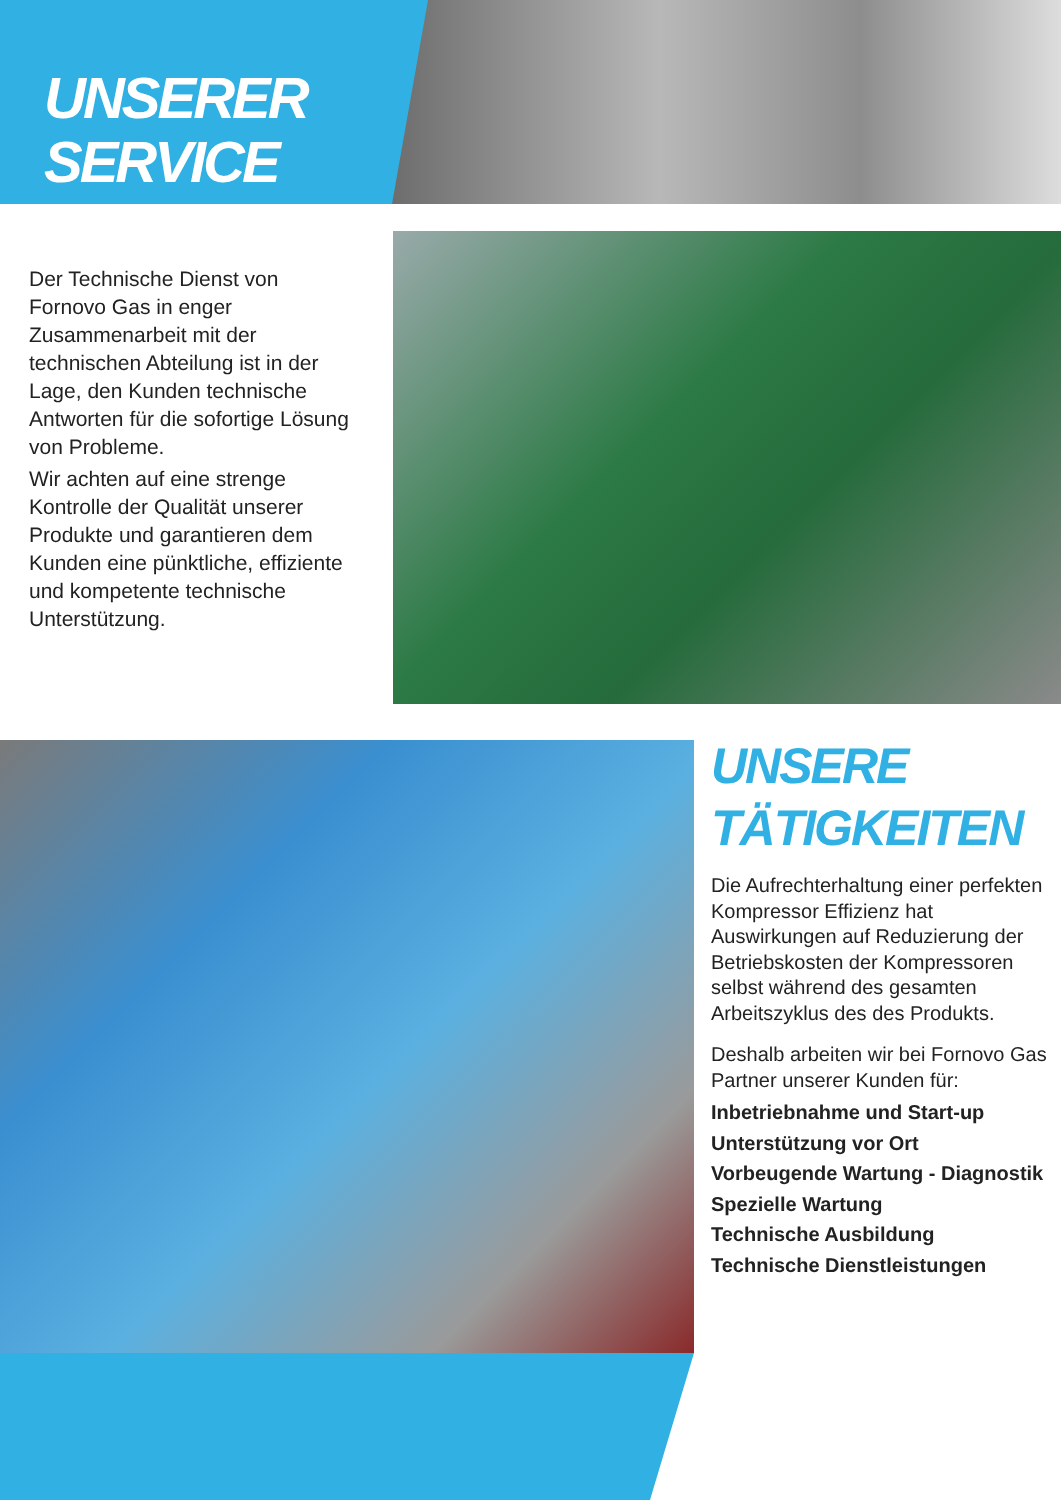UNSERER
SERVICE
Der Technische Dienst von Fornovo Gas in enger Zusammenarbeit mit der technischen Abteilung ist in der Lage, den Kunden technische Antworten für die sofortige Lösung von Probleme.
Wir achten auf eine strenge Kontrolle der Qualität unserer Produkte und garantieren dem Kunden eine pünktliche, effiziente und kompetente technische Unterstützung.
UNSERE
TÄTIGKEITEN
Die Aufrechterhaltung einer perfekten Kompressor Effizienz hat Auswirkungen auf Reduzierung der Betriebskosten der Kompressoren selbst während des gesamten Arbeitszyklus des des Produkts.
Deshalb arbeiten wir bei Fornovo Gas Partner unserer Kunden für:
Inbetriebnahme und Start-up
Unterstützung vor Ort
Vorbeugende Wartung - Diagnostik
Spezielle Wartung
Technische Ausbildung
Technische Dienstleistungen